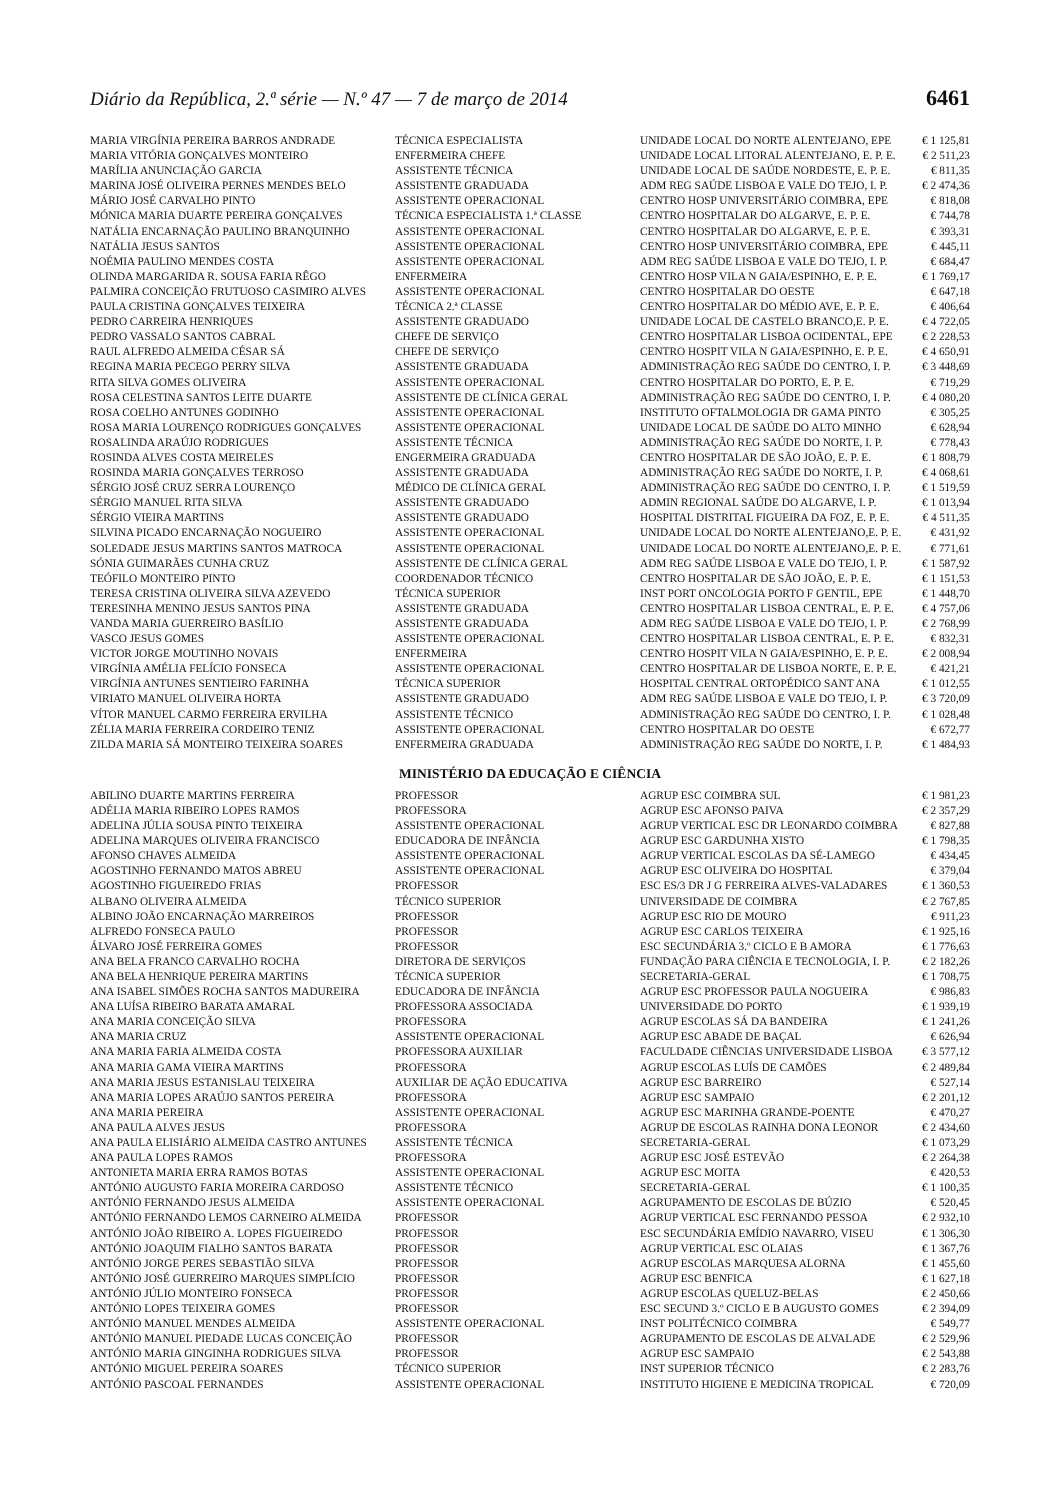Diário da República, 2.ª série — N.º 47 — 7 de março de 2014 6461
| MARIA VIRGÍNIA PEREIRA BARROS ANDRADE | TÉCNICA ESPECIALISTA | UNIDADE LOCAL DO NORTE ALENTEJANO, EPE | € 1 125,81 |
| MARIA VITÓRIA GONÇALVES MONTEIRO | ENFERMEIRA CHEFE | UNIDADE LOCAL LITORAL ALENTEJANO, E. P. E. | € 2 511,23 |
| MARÍLIA ANUNCIAÇÃO GARCIA | ASSISTENTE TÉCNICA | UNIDADE LOCAL DE SAÚDE NORDESTE, E. P. E. | € 811,35 |
| MARINA JOSÉ OLIVEIRA PERNES MENDES BELO | ASSISTENTE GRADUADA | ADM REG SAÚDE LISBOA E VALE DO TEJO, I. P. | € 2 474,36 |
| MÁRIO JOSÉ CARVALHO PINTO | ASSISTENTE OPERACIONAL | CENTRO HOSP UNIVERSITÁRIO COIMBRA, EPE | € 818,08 |
| MÓNICA MARIA DUARTE PEREIRA GONÇALVES | TÉCNICA ESPECIALISTA 1.ª CLASSE | CENTRO HOSPITALAR DO ALGARVE, E. P. E. | € 744,78 |
| NATÁLIA ENCARNAÇÃO PAULINO BRANQUINHO | ASSISTENTE OPERACIONAL | CENTRO HOSPITALAR DO ALGARVE, E. P. E. | € 393,31 |
| NATÁLIA JESUS SANTOS | ASSISTENTE OPERACIONAL | CENTRO HOSP UNIVERSITÁRIO COIMBRA, EPE | € 445,11 |
| NOÉMIA PAULINO MENDES COSTA | ASSISTENTE OPERACIONAL | ADM REG SAÚDE LISBOA E VALE DO TEJO, I. P. | € 684,47 |
| OLINDA MARGARIDA R. SOUSA FARIA RÊGO | ENFERMEIRA | CENTRO HOSP VILA N GAIA/ESPINHO, E. P. E. | € 1 769,17 |
| PALMIRA CONCEIÇÃO FRUTUOSO CASIMIRO ALVES | ASSISTENTE OPERACIONAL | CENTRO HOSPITALAR DO OESTE | € 647,18 |
| PAULA CRISTINA GONÇALVES TEIXEIRA | TÉCNICA 2.ª CLASSE | CENTRO HOSPITALAR DO MÉDIO AVE, E. P. E. | € 406,64 |
| PEDRO CARREIRA HENRIQUES | ASSISTENTE GRADUADO | UNIDADE LOCAL DE CASTELO BRANCO,E. P. E. | € 4 722,05 |
| PEDRO VASSALO SANTOS CABRAL | CHEFE DE SERVIÇO | CENTRO HOSPITALAR LISBOA OCIDENTAL, EPE | € 2 228,53 |
| RAUL ALFREDO ALMEIDA CÉSAR SÁ | CHEFE DE SERVIÇO | CENTRO HOSPIT VILA N GAIA/ESPINHO, E. P. E. | € 4 650,91 |
| REGINA MARIA PECEGO PERRY SILVA | ASSISTENTE GRADUADA | ADMINISTRAÇÃO REG SAÚDE DO CENTRO, I. P. | € 3 448,69 |
| RITA SILVA GOMES OLIVEIRA | ASSISTENTE OPERACIONAL | CENTRO HOSPITALAR DO PORTO, E. P. E. | € 719,29 |
| ROSA CELESTINA SANTOS LEITE DUARTE | ASSISTENTE DE CLÍNICA GERAL | ADMINISTRAÇÃO REG SAÚDE DO CENTRO, I. P. | € 4 080,20 |
| ROSA COELHO ANTUNES GODINHO | ASSISTENTE OPERACIONAL | INSTITUTO OFTALMOLOGIA DR GAMA PINTO | € 305,25 |
| ROSA MARIA LOURENÇO RODRIGUES GONÇALVES | ASSISTENTE OPERACIONAL | UNIDADE LOCAL DE SAÚDE DO ALTO MINHO | € 628,94 |
| ROSALINDA ARAÚJO RODRIGUES | ASSISTENTE TÉCNICA | ADMINISTRAÇÃO REG SAÚDE DO NORTE, I. P. | € 778,43 |
| ROSINDA ALVES COSTA MEIRELES | ENGERMEIRA GRADUADA | CENTRO HOSPITALAR DE SÃO JOÃO, E. P. E. | € 1 808,79 |
| ROSINDA MARIA GONÇALVES TERROSO | ASSISTENTE GRADUADA | ADMINISTRAÇÃO REG SAÚDE DO NORTE, I. P. | € 4 068,61 |
| SÉRGIO JOSÉ CRUZ SERRA LOURENÇO | MÉDICO DE CLÍNICA GERAL | ADMINISTRAÇÃO REG SAÚDE DO CENTRO, I. P. | € 1 519,59 |
| SÉRGIO MANUEL RITA SILVA | ASSISTENTE GRADUADO | ADMIN REGIONAL SAÚDE DO ALGARVE, I. P. | € 1 013,94 |
| SÉRGIO VIEIRA MARTINS | ASSISTENTE GRADUADO | HOSPITAL DISTRITAL FIGUEIRA DA FOZ, E. P. E. | € 4 511,35 |
| SILVINA PICADO ENCARNAÇÃO NOGUEIRO | ASSISTENTE OPERACIONAL | UNIDADE LOCAL DO NORTE ALENTEJANO,E. P. E. | € 431,92 |
| SOLEDADE JESUS MARTINS SANTOS MATROCA | ASSISTENTE OPERACIONAL | UNIDADE LOCAL DO NORTE ALENTEJANO,E. P. E. | € 771,61 |
| SÓNIA GUIMARÃES CUNHA CRUZ | ASSISTENTE DE CLÍNICA GERAL | ADM REG SAÚDE LISBOA E VALE DO TEJO, I. P. | € 1 587,92 |
| TEÓFILO MONTEIRO PINTO | COORDENADOR TÉCNICO | CENTRO HOSPITALAR DE SÃO JOÃO, E. P. E. | € 1 151,53 |
| TERESA CRISTINA OLIVEIRA SILVA AZEVEDO | TÉCNICA SUPERIOR | INST PORT ONCOLOGIA PORTO F GENTIL, EPE | € 1 448,70 |
| TERESINHA MENINO JESUS SANTOS PINA | ASSISTENTE GRADUADA | CENTRO HOSPITALAR LISBOA CENTRAL, E. P. E. | € 4 757,06 |
| VANDA MARIA GUERREIRO BASÍLIO | ASSISTENTE GRADUADA | ADM REG SAÚDE LISBOA E VALE DO TEJO, I. P. | € 2 768,99 |
| VASCO JESUS GOMES | ASSISTENTE OPERACIONAL | CENTRO HOSPITALAR LISBOA CENTRAL, E. P. E. | € 832,31 |
| VICTOR JORGE MOUTINHO NOVAIS | ENFERMEIRA | CENTRO HOSPIT VILA N GAIA/ESPINHO, E. P. E. | € 2 008,94 |
| VIRGÍNIA AMÉLIA FELÍCIO FONSECA | ASSISTENTE OPERACIONAL | CENTRO HOSPITALAR DE LISBOA NORTE, E. P. E. | € 421,21 |
| VIRGÍNIA ANTUNES SENTIEIRO FARINHA | TÉCNICA SUPERIOR | HOSPITAL CENTRAL ORTOPÉDICO SANT ANA | € 1 012,55 |
| VIRIATO MANUEL OLIVEIRA HORTA | ASSISTENTE GRADUADO | ADM REG SAÚDE LISBOA E VALE DO TEJO, I. P. | € 3 720,09 |
| VÍTOR MANUEL CARMO FERREIRA ERVILHA | ASSISTENTE TÉCNICO | ADMINISTRAÇÃO REG SAÚDE DO CENTRO, I. P. | € 1 028,48 |
| ZÉLIA MARIA FERREIRA CORDEIRO TENIZ | ASSISTENTE OPERACIONAL | CENTRO HOSPITALAR DO OESTE | € 672,77 |
| ZILDA MARIA SÁ MONTEIRO TEIXEIRA SOARES | ENFERMEIRA GRADUADA | ADMINISTRAÇÃO REG SAÚDE DO NORTE, I. P. | € 1 484,93 |
MINISTÉRIO DA EDUCAÇÃO E CIÊNCIA
| ABILINO DUARTE MARTINS FERREIRA | PROFESSOR | AGRUP ESC COIMBRA SUL | € 1 981,23 |
| ADÉLIA MARIA RIBEIRO LOPES RAMOS | PROFESSORA | AGRUP ESC AFONSO PAIVA | € 2 357,29 |
| ADELINA JÚLIA SOUSA PINTO TEIXEIRA | ASSISTENTE OPERACIONAL | AGRUP VERTICAL ESC DR LEONARDO COIMBRA | € 827,88 |
| ADELINA MARQUES OLIVEIRA FRANCISCO | EDUCADORA DE INFÂNCIA | AGRUP ESC GARDUNHA XISTO | € 1 798,35 |
| AFONSO CHAVES ALMEIDA | ASSISTENTE OPERACIONAL | AGRUP VERTICAL ESCOLAS DA SÉ-LAMEGO | € 434,45 |
| AGOSTINHO FERNANDO MATOS ABREU | ASSISTENTE OPERACIONAL | AGRUP ESC OLIVEIRA DO HOSPITAL | € 379,04 |
| AGOSTINHO FIGUEIREDO FRIAS | PROFESSOR | ESC ES/3 DR J G FERREIRA ALVES-VALADARES | € 1 360,53 |
| ALBANO OLIVEIRA ALMEIDA | TÉCNICO SUPERIOR | UNIVERSIDADE DE COIMBRA | € 2 767,85 |
| ALBINO JOÃO ENCARNAÇÃO MARREIROS | PROFESSOR | AGRUP ESC RIO DE MOURO | € 911,23 |
| ALFREDO FONSECA PAULO | PROFESSOR | AGRUP ESC CARLOS TEIXEIRA | € 1 925,16 |
| ÁLVARO JOSÉ FERREIRA GOMES | PROFESSOR | ESC SECUNDÁRIA 3.º CICLO E B AMORA | € 1 776,63 |
| ANA BELA FRANCO CARVALHO ROCHA | DIRETORA DE SERVIÇOS | FUNDAÇÃO PARA CIÊNCIA E TECNOLOGIA, I. P. | € 2 182,26 |
| ANA BELA HENRIQUE PEREIRA MARTINS | TÉCNICA SUPERIOR | SECRETARIA-GERAL | € 1 708,75 |
| ANA ISABEL SIMÕES ROCHA SANTOS MADUREIRA | EDUCADORA DE INFÂNCIA | AGRUP ESC PROFESSOR PAULA NOGUEIRA | € 986,83 |
| ANA LUÍSA RIBEIRO BARATA AMARAL | PROFESSORA ASSOCIADA | UNIVERSIDADE DO PORTO | € 1 939,19 |
| ANA MARIA CONCEIÇÃO SILVA | PROFESSORA | AGRUP ESCOLAS SÁ DA BANDEIRA | € 1 241,26 |
| ANA MARIA CRUZ | ASSISTENTE OPERACIONAL | AGRUP ESC ABADE DE BAÇAL | € 626,94 |
| ANA MARIA FARIA ALMEIDA COSTA | PROFESSORA AUXILIAR | FACULDADE CIÊNCIAS UNIVERSIDADE LISBOA | € 3 577,12 |
| ANA MARIA GAMA VIEIRA MARTINS | PROFESSORA | AGRUP ESCOLAS LUÍS DE CAMÕES | € 2 489,84 |
| ANA MARIA JESUS ESTANISLAU TEIXEIRA | AUXILIAR DE AÇÃO EDUCATIVA | AGRUP ESC BARREIRO | € 527,14 |
| ANA MARIA LOPES ARAÚJO SANTOS PEREIRA | PROFESSORA | AGRUP ESC SAMPAIO | € 2 201,12 |
| ANA MARIA PEREIRA | ASSISTENTE OPERACIONAL | AGRUP ESC MARINHA GRANDE-POENTE | € 470,27 |
| ANA PAULA ALVES JESUS | PROFESSORA | AGRUP DE ESCOLAS RAINHA DONA LEONOR | € 2 434,60 |
| ANA PAULA ELISIÁRIO ALMEIDA CASTRO ANTUNES | ASSISTENTE TÉCNICA | SECRETARIA-GERAL | € 1 073,29 |
| ANA PAULA LOPES RAMOS | PROFESSORA | AGRUP ESC JOSÉ ESTEVÃO | € 2 264,38 |
| ANTONIETA MARIA ERRA RAMOS BOTAS | ASSISTENTE OPERACIONAL | AGRUP ESC MOITA | € 420,53 |
| ANTÓNIO AUGUSTO FARIA MOREIRA CARDOSO | ASSISTENTE TÉCNICO | SECRETARIA-GERAL | € 1 100,35 |
| ANTÓNIO FERNANDO JESUS ALMEIDA | ASSISTENTE OPERACIONAL | AGRUPAMENTO DE ESCOLAS DE BÚZIO | € 520,45 |
| ANTÓNIO FERNANDO LEMOS CARNEIRO ALMEIDA | PROFESSOR | AGRUP VERTICAL ESC FERNANDO PESSOA | € 2 932,10 |
| ANTÓNIO JOÃO RIBEIRO A. LOPES FIGUEIREDO | PROFESSOR | ESC SECUNDÁRIA EMÍDIO NAVARRO, VISEU | € 1 306,30 |
| ANTÓNIO JOAQUIM FIALHO SANTOS BARATA | PROFESSOR | AGRUP VERTICAL ESC OLAIAS | € 1 367,76 |
| ANTÓNIO JORGE PERES SEBASTIÃO SILVA | PROFESSOR | AGRUP ESCOLAS MARQUESA ALORNA | € 1 455,60 |
| ANTÓNIO JOSÉ GUERREIRO MARQUES SIMPLÍCIO | PROFESSOR | AGRUP ESC BENFICA | € 1 627,18 |
| ANTÓNIO JÚLIO MONTEIRO FONSECA | PROFESSOR | AGRUP ESCOLAS QUELUZ-BELAS | € 2 450,66 |
| ANTÓNIO LOPES TEIXEIRA GOMES | PROFESSOR | ESC SECUND 3.º CICLO E B AUGUSTO GOMES | € 2 394,09 |
| ANTÓNIO MANUEL MENDES ALMEIDA | ASSISTENTE OPERACIONAL | INST POLITÉCNICO COIMBRA | € 549,77 |
| ANTÓNIO MANUEL PIEDADE LUCAS CONCEIÇÃO | PROFESSOR | AGRUPAMENTO DE ESCOLAS DE ALVALADE | € 2 529,96 |
| ANTÓNIO MARIA GINGINHA RODRIGUES SILVA | PROFESSOR | AGRUP ESC SAMPAIO | € 2 543,88 |
| ANTÓNIO MIGUEL PEREIRA SOARES | TÉCNICO SUPERIOR | INST SUPERIOR TÉCNICO | € 2 283,76 |
| ANTÓNIO PASCOAL FERNANDES | ASSISTENTE OPERACIONAL | INSTITUTO HIGIENE E MEDICINA TROPICAL | € 720,09 |